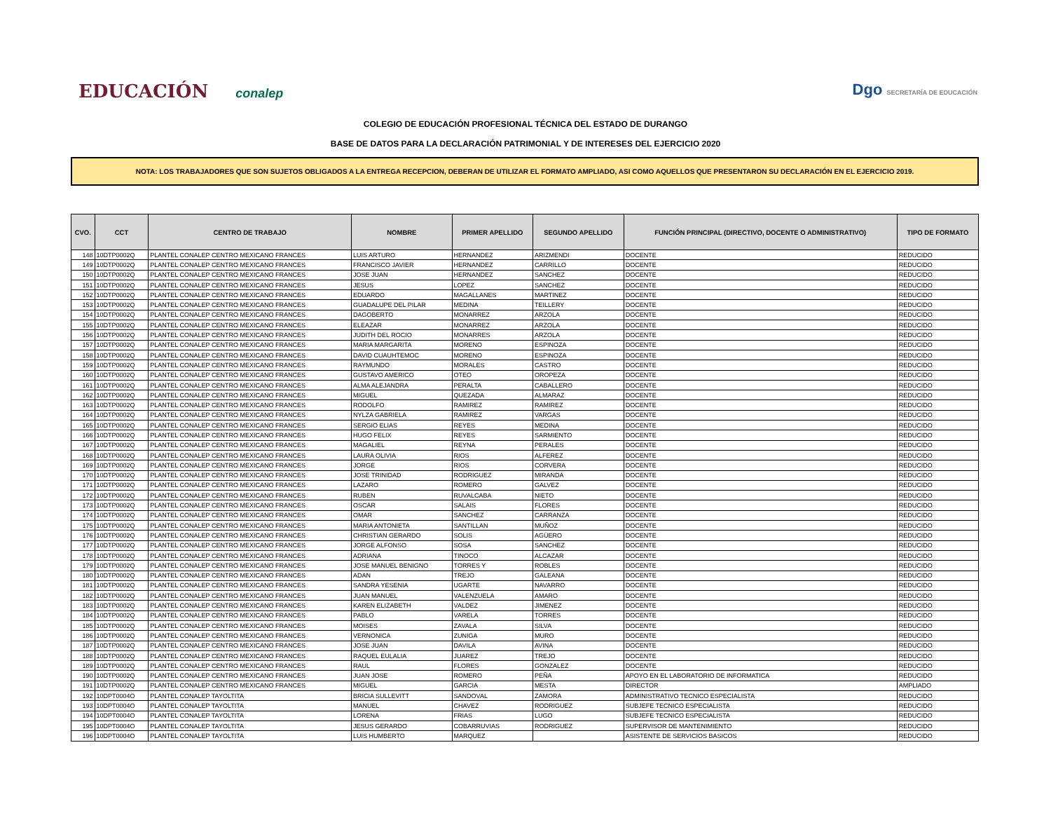EDUCACIÓN conalep
Dgo SECRETARÍA DE EDUCACIÓN
COLEGIO DE EDUCACIÓN PROFESIONAL TÉCNICA DEL ESTADO DE DURANGO
BASE DE DATOS PARA LA DECLARACIÓN PATRIMONIAL Y DE INTERESES DEL EJERCICIO 2020
NOTA: LOS TRABAJADORES QUE SON SUJETOS OBLIGADOS A LA ENTREGA RECEPCION, DEBERAN DE UTILIZAR EL FORMATO AMPLIADO, ASI COMO AQUELLOS QUE PRESENTARON SU DECLARACIÓN EN EL EJERCICIO 2019.
| CVO. | CCT | CENTRO DE TRABAJO | NOMBRE | PRIMER APELLIDO | SEGUNDO APELLIDO | FUNCIÓN PRINCIPAL (DIRECTIVO, DOCENTE O ADMINISTRATIVO) | TIPO DE FORMATO |
| --- | --- | --- | --- | --- | --- | --- | --- |
| 148 | 10DTP0002Q | PLANTEL CONALEP CENTRO MEXICANO FRANCES | LUIS ARTURO | HERNANDEZ | ARIZMENDI | DOCENTE | REDUCIDO |
| 149 | 10DTP0002Q | PLANTEL CONALEP CENTRO MEXICANO FRANCES | FRANCISCO JAVIER | HERNANDEZ | CARRILLO | DOCENTE | REDUCIDO |
| 150 | 10DTP0002Q | PLANTEL CONALEP CENTRO MEXICANO FRANCES | JOSE JUAN | HERNANDEZ | SANCHEZ | DOCENTE | REDUCIDO |
| 151 | 10DTP0002Q | PLANTEL CONALEP CENTRO MEXICANO FRANCES | JESUS | LOPEZ | SANCHEZ | DOCENTE | REDUCIDO |
| 152 | 10DTP0002Q | PLANTEL CONALEP CENTRO MEXICANO FRANCES | EDUARDO | MAGALLANES | MARTINEZ | DOCENTE | REDUCIDO |
| 153 | 10DTP0002Q | PLANTEL CONALEP CENTRO MEXICANO FRANCES | GUADALUPE DEL PILAR | MEDINA | TEILLERY | DOCENTE | REDUCIDO |
| 154 | 10DTP0002Q | PLANTEL CONALEP CENTRO MEXICANO FRANCES | DAGOBERTO | MONARREZ | ARZOLA | DOCENTE | REDUCIDO |
| 155 | 10DTP0002Q | PLANTEL CONALEP CENTRO MEXICANO FRANCES | ELEAZAR | MONARREZ | ARZOLA | DOCENTE | REDUCIDO |
| 156 | 10DTP0002Q | PLANTEL CONALEP CENTRO MEXICANO FRANCES | JUDITH DEL ROCIO | MONARRES | ARZOLA | DOCENTE | REDUCIDO |
| 157 | 10DTP0002Q | PLANTEL CONALEP CENTRO MEXICANO FRANCES | MARIA MARGARITA | MORENO | ESPINOZA | DOCENTE | REDUCIDO |
| 158 | 10DTP0002Q | PLANTEL CONALEP CENTRO MEXICANO FRANCES | DAVID CUAUHTEMOC | MORENO | ESPINOZA | DOCENTE | REDUCIDO |
| 159 | 10DTP0002Q | PLANTEL CONALEP CENTRO MEXICANO FRANCES | RAYMUNDO | MORALES | CASTRO | DOCENTE | REDUCIDO |
| 160 | 10DTP0002Q | PLANTEL CONALEP CENTRO MEXICANO FRANCES | GUSTAVO AMERICO | OTEO | OROPEZA | DOCENTE | REDUCIDO |
| 161 | 10DTP0002Q | PLANTEL CONALEP CENTRO MEXICANO FRANCES | ALMA ALEJANDRA | PERALTA | CABALLERO | DOCENTE | REDUCIDO |
| 162 | 10DTP0002Q | PLANTEL CONALEP CENTRO MEXICANO FRANCES | MIGUEL | QUEZADA | ALMARAZ | DOCENTE | REDUCIDO |
| 163 | 10DTP0002Q | PLANTEL CONALEP CENTRO MEXICANO FRANCES | RODOLFO | RAMIREZ | RAMIREZ | DOCENTE | REDUCIDO |
| 164 | 10DTP0002Q | PLANTEL CONALEP CENTRO MEXICANO FRANCES | NYLZA GABRIELA | RAMIREZ | VARGAS | DOCENTE | REDUCIDO |
| 165 | 10DTP0002Q | PLANTEL CONALEP CENTRO MEXICANO FRANCES | SERGIO ELIAS | REYES | MEDINA | DOCENTE | REDUCIDO |
| 166 | 10DTP0002Q | PLANTEL CONALEP CENTRO MEXICANO FRANCES | HUGO FELIX | REYES | SARMIENTO | DOCENTE | REDUCIDO |
| 167 | 10DTP0002Q | PLANTEL CONALEP CENTRO MEXICANO FRANCES | MAGALIEL | REYNA | PERALES | DOCENTE | REDUCIDO |
| 168 | 10DTP0002Q | PLANTEL CONALEP CENTRO MEXICANO FRANCES | LAURA OLIVIA | RIOS | ALFEREZ | DOCENTE | REDUCIDO |
| 169 | 10DTP0002Q | PLANTEL CONALEP CENTRO MEXICANO FRANCES | JORGE | RIOS | CORVERA | DOCENTE | REDUCIDO |
| 170 | 10DTP0002Q | PLANTEL CONALEP CENTRO MEXICANO FRANCES | JOSE TRINIDAD | RODRIGUEZ | MIRANDA | DOCENTE | REDUCIDO |
| 171 | 10DTP0002Q | PLANTEL CONALEP CENTRO MEXICANO FRANCES | LAZARO | ROMERO | GALVEZ | DOCENTE | REDUCIDO |
| 172 | 10DTP0002Q | PLANTEL CONALEP CENTRO MEXICANO FRANCES | RUBEN | RUVALCABA | NIETO | DOCENTE | REDUCIDO |
| 173 | 10DTP0002Q | PLANTEL CONALEP CENTRO MEXICANO FRANCES | OSCAR | SALAIS | FLORES | DOCENTE | REDUCIDO |
| 174 | 10DTP0002Q | PLANTEL CONALEP CENTRO MEXICANO FRANCES | OMAR | SANCHEZ | CARRANZA | DOCENTE | REDUCIDO |
| 175 | 10DTP0002Q | PLANTEL CONALEP CENTRO MEXICANO FRANCES | MARIA ANTONIETA | SANTILLAN | MUÑOZ | DOCENTE | REDUCIDO |
| 176 | 10DTP0002Q | PLANTEL CONALEP CENTRO MEXICANO FRANCES | CHRISTIAN GERARDO | SOLIS | AGÜERO | DOCENTE | REDUCIDO |
| 177 | 10DTP0002Q | PLANTEL CONALEP CENTRO MEXICANO FRANCES | JORGE ALFONSO | SOSA | SANCHEZ | DOCENTE | REDUCIDO |
| 178 | 10DTP0002Q | PLANTEL CONALEP CENTRO MEXICANO FRANCES | ADRIANA | TINOCO | ALCAZAR | DOCENTE | REDUCIDO |
| 179 | 10DTP0002Q | PLANTEL CONALEP CENTRO MEXICANO FRANCES | JOSE MANUEL BENIGNO | TORRES Y | ROBLES | DOCENTE | REDUCIDO |
| 180 | 10DTP0002Q | PLANTEL CONALEP CENTRO MEXICANO FRANCES | ADAN | TREJO | GALEANA | DOCENTE | REDUCIDO |
| 181 | 10DTP0002Q | PLANTEL CONALEP CENTRO MEXICANO FRANCES | SANDRA YESENIA | UGARTE | NAVARRO | DOCENTE | REDUCIDO |
| 182 | 10DTP0002Q | PLANTEL CONALEP CENTRO MEXICANO FRANCES | JUAN MANUEL | VALENZUELA | AMARO | DOCENTE | REDUCIDO |
| 183 | 10DTP0002Q | PLANTEL CONALEP CENTRO MEXICANO FRANCES | KAREN ELIZABETH | VALDEZ | JIMENEZ | DOCENTE | REDUCIDO |
| 184 | 10DTP0002Q | PLANTEL CONALEP CENTRO MEXICANO FRANCES | PABLO | VARELA | TORRES | DOCENTE | REDUCIDO |
| 185 | 10DTP0002Q | PLANTEL CONALEP CENTRO MEXICANO FRANCES | MOISES | ZAVALA | SILVA | DOCENTE | REDUCIDO |
| 186 | 10DTP0002Q | PLANTEL CONALEP CENTRO MEXICANO FRANCES | VERNONICA | ZUNIGA | MURO | DOCENTE | REDUCIDO |
| 187 | 10DTP0002Q | PLANTEL CONALEP CENTRO MEXICANO FRANCES | JOSE JUAN | DAVILA | AVINA | DOCENTE | REDUCIDO |
| 188 | 10DTP0002Q | PLANTEL CONALEP CENTRO MEXICANO FRANCES | RAQUEL EULALIA | JUAREZ | TREJO | DOCENTE | REDUCIDO |
| 189 | 10DTP0002Q | PLANTEL CONALEP CENTRO MEXICANO FRANCES | RAUL | FLORES | GONZALEZ | DOCENTE | REDUCIDO |
| 190 | 10DTP0002Q | PLANTEL CONALEP CENTRO MEXICANO FRANCES | JUAN JOSE | ROMERO | PEÑA | APOYO EN EL LABORATORIO DE INFORMATICA | REDUCIDO |
| 191 | 10DTP0002Q | PLANTEL CONALEP CENTRO MEXICANO FRANCES | MIGUEL | GARCIA | MESTA | DIRECTOR | AMPLIADO |
| 192 | 10DPT0004O | PLANTEL CONALEP TAYOLTITA | BRICIA SULLEVITT | SANDOVAL | ZAMORA | ADMINISTRATIVO TECNICO ESPECIALISTA | REDUCIDO |
| 193 | 10DPT0004O | PLANTEL CONALEP TAYOLTITA | MANUEL | CHAVEZ | RODRIGUEZ | SUBJEFE TECNICO ESPECIALISTA | REDUCIDO |
| 194 | 10DPT0004O | PLANTEL CONALEP TAYOLTITA | LORENA | FRIAS | LUGO | SUBJEFE TECNICO ESPECIALISTA | REDUCIDO |
| 195 | 10DPT0004O | PLANTEL CONALEP TAYOLTITA | JESUS GERARDO | COBARRUVIAS | RODRIGUEZ | SUPERVISOR DE MANTENIMIENTO | REDUCIDO |
| 196 | 10DPT0004O | PLANTEL CONALEP TAYOLTITA | LUIS HUMBERTO | MARQUEZ | | ASISTENTE DE SERVICIOS BASICOS | REDUCIDO |